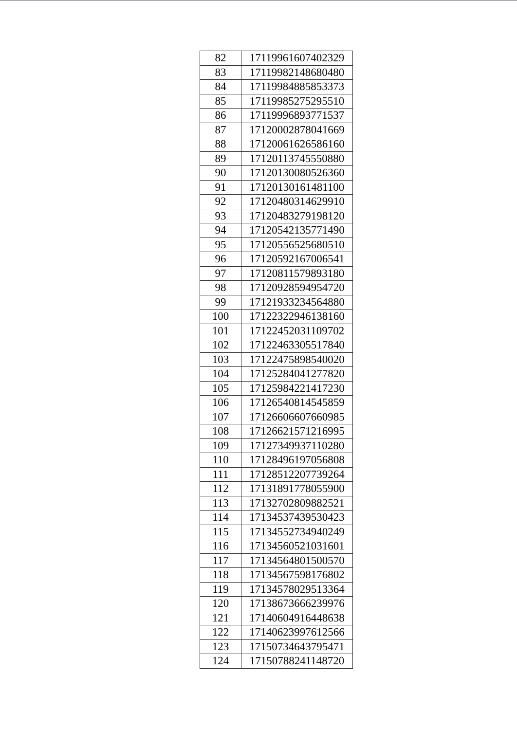| 82 | 17119961607402329 |
| 83 | 17119982148680480 |
| 84 | 17119984885853373 |
| 85 | 17119985275295510 |
| 86 | 17119996893771537 |
| 87 | 17120002878041669 |
| 88 | 17120061626586160 |
| 89 | 17120113745550880 |
| 90 | 17120130080526360 |
| 91 | 17120130161481100 |
| 92 | 17120480314629910 |
| 93 | 17120483279198120 |
| 94 | 17120542135771490 |
| 95 | 17120556525680510 |
| 96 | 17120592167006541 |
| 97 | 17120811579893180 |
| 98 | 17120928594954720 |
| 99 | 17121933234564880 |
| 100 | 17122322946138160 |
| 101 | 17122452031109702 |
| 102 | 17122463305517840 |
| 103 | 17122475898540020 |
| 104 | 17125284041277820 |
| 105 | 17125984221417230 |
| 106 | 17126540814545859 |
| 107 | 17126606607660985 |
| 108 | 17126621571216995 |
| 109 | 17127349937110280 |
| 110 | 17128496197056808 |
| 111 | 17128512207739264 |
| 112 | 17131891778055900 |
| 113 | 17132702809882521 |
| 114 | 17134537439530423 |
| 115 | 17134552734940249 |
| 116 | 17134560521031601 |
| 117 | 17134564801500570 |
| 118 | 17134567598176802 |
| 119 | 17134578029513364 |
| 120 | 17138673666239976 |
| 121 | 17140604916448638 |
| 122 | 17140623997612566 |
| 123 | 17150734643795471 |
| 124 | 17150788241148720 |